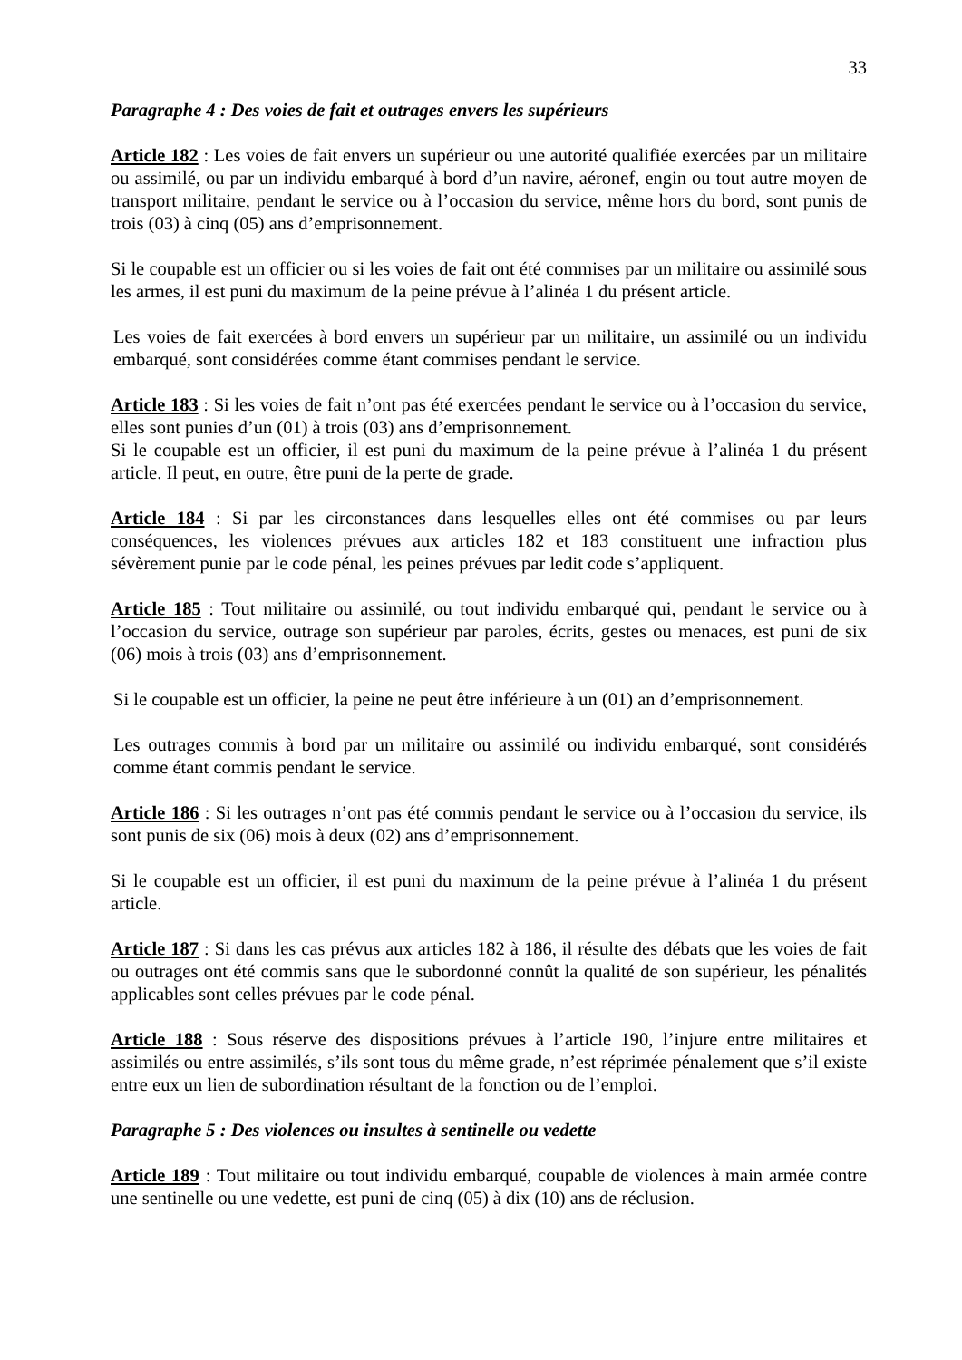33
Paragraphe 4 : Des voies de fait et outrages envers les supérieurs
Article 182 : Les voies de fait envers un supérieur ou une autorité qualifiée exercées par un militaire ou assimilé, ou par un individu embarqué à bord d’un navire, aéronef, engin ou tout autre moyen de transport militaire, pendant le service ou à l’occasion du service, même hors du bord, sont punis de trois (03) à cinq (05) ans d’emprisonnement.
Si le coupable est un officier ou si les voies de fait ont été commises par un militaire ou assimilé sous les armes, il est puni du maximum de la peine prévue à l’alinéa 1 du présent article.
Les voies de fait exercées à bord envers un supérieur par un militaire, un assimilé ou un individu embarqué, sont considérées comme étant commises pendant le service.
Article 183 : Si les voies de fait n’ont pas été exercées pendant le service ou à l’occasion du service, elles sont punies d’un (01) à trois (03) ans d’emprisonnement.
Si le coupable est un officier, il est puni du maximum de la peine prévue à l’alinéa 1 du présent article. Il peut, en outre, être puni de la perte de grade.
Article 184 : Si par les circonstances dans lesquelles elles ont été commises ou par leurs conséquences, les violences prévues aux articles 182 et 183 constituent une infraction plus sévèrement punie par le code pénal, les peines prévues par ledit code s’appliquent.
Article 185 : Tout militaire ou assimilé, ou tout individu embarqué qui, pendant le service ou à l’occasion du service, outrage son supérieur par paroles, écrits, gestes ou menaces, est puni de six (06) mois à trois (03) ans d’emprisonnement.
Si le coupable est un officier, la peine ne peut être inférieure à un (01) an d’emprisonnement.
Les outrages commis à bord par un militaire ou assimilé ou individu embarqué, sont considérés comme étant commis pendant le service.
Article 186 : Si les outrages n’ont pas été commis pendant le service ou à l’occasion du service, ils sont punis de six (06) mois à deux (02) ans d’emprisonnement.
Si le coupable est un officier, il est puni du maximum de la peine prévue à l’alinéa 1 du présent article.
Article 187 : Si dans les cas prévus aux articles 182 à 186, il résulte des débats que les voies de fait ou outrages ont été commis sans que le subordonné connût la qualité de son supérieur, les pénalités applicables sont celles prévues par le code pénal.
Article 188 : Sous réserve des dispositions prévues à l’article 190, l’injure entre militaires et assimilés ou entre assimilés, s’ils sont tous du même grade, n’est réprimée pénalement que s’il existe entre eux un lien de subordination résultant de la fonction ou de l’emploi.
Paragraphe 5 : Des violences ou insultes à sentinelle ou vedette
Article 189 : Tout militaire ou tout individu embarqué, coupable de violences à main armée contre une sentinelle ou une vedette, est puni de cinq (05) à dix (10) ans de réclusion.